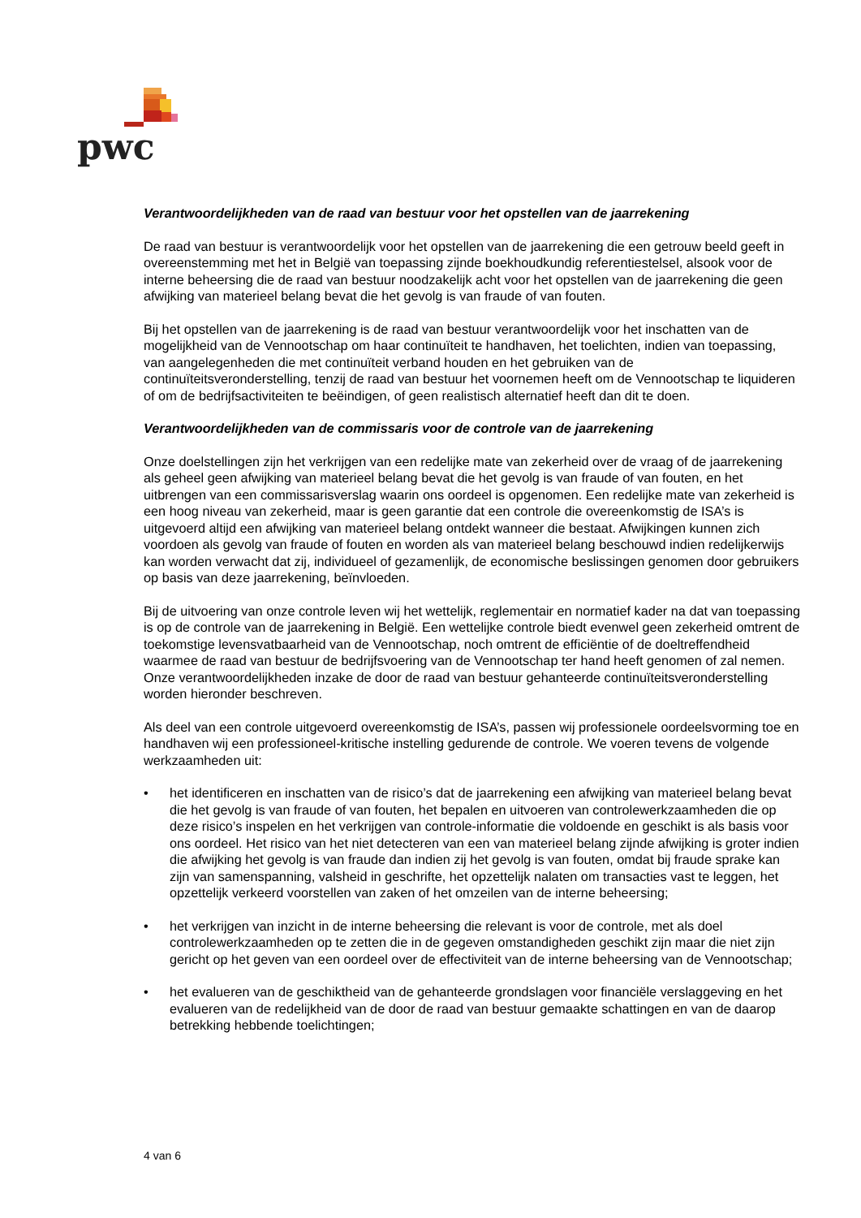pwc
Verantwoordelijkheden van de raad van bestuur voor het opstellen van de jaarrekening
De raad van bestuur is verantwoordelijk voor het opstellen van de jaarrekening die een getrouw beeld geeft in overeenstemming met het in België van toepassing zijnde boekhoudkundig referentiestelsel, alsook voor de interne beheersing die de raad van bestuur noodzakelijk acht voor het opstellen van de jaarrekening die geen afwijking van materieel belang bevat die het gevolg is van fraude of van fouten.
Bij het opstellen van de jaarrekening is de raad van bestuur verantwoordelijk voor het inschatten van de mogelijkheid van de Vennootschap om haar continuïteit te handhaven, het toelichten, indien van toepassing, van aangelegenheden die met continuïteit verband houden en het gebruiken van de continuïteitsveronderstelling, tenzij de raad van bestuur het voornemen heeft om de Vennootschap te liquideren of om de bedrijfsactiviteiten te beëindigen, of geen realistisch alternatief heeft dan dit te doen.
Verantwoordelijkheden van de commissaris voor de controle van de jaarrekening
Onze doelstellingen zijn het verkrijgen van een redelijke mate van zekerheid over de vraag of de jaarrekening als geheel geen afwijking van materieel belang bevat die het gevolg is van fraude of van fouten, en het uitbrengen van een commissarisverslag waarin ons oordeel is opgenomen. Een redelijke mate van zekerheid is een hoog niveau van zekerheid, maar is geen garantie dat een controle die overeenkomstig de ISA’s is uitgevoerd altijd een afwijking van materieel belang ontdekt wanneer die bestaat. Afwijkingen kunnen zich voordoen als gevolg van fraude of fouten en worden als van materieel belang beschouwd indien redelijkerwijs kan worden verwacht dat zij, individueel of gezamenlijk, de economische beslissingen genomen door gebruikers op basis van deze jaarrekening, beïnvloeden.
Bij de uitvoering van onze controle leven wij het wettelijk, reglementair en normatief kader na dat van toepassing is op de controle van de jaarrekening in België. Een wettelijke controle biedt evenwel geen zekerheid omtrent de toekomstige levensvatbaarheid van de Vennootschap, noch omtrent de efficiëntie of de doeltreffendheid waarmee de raad van bestuur de bedrijfsvoering van de Vennootschap ter hand heeft genomen of zal nemen. Onze verantwoordelijkheden inzake de door de raad van bestuur gehanteerde continuïteitsveronderstelling worden hieronder beschreven.
Als deel van een controle uitgevoerd overeenkomstig de ISA’s, passen wij professionele oordeelsvorming toe en handhaven wij een professioneel-kritische instelling gedurende de controle. We voeren tevens de volgende werkzaamheden uit:
• het identificeren en inschatten van de risico’s dat de jaarrekening een afwijking van materieel belang bevat die het gevolg is van fraude of van fouten, het bepalen en uitvoeren van controlewerkzaamheden die op deze risico’s inspelen en het verkrijgen van controle-informatie die voldoende en geschikt is als basis voor ons oordeel. Het risico van het niet detecteren van een van materieel belang zijnde afwijking is groter indien die afwijking het gevolg is van fraude dan indien zij het gevolg is van fouten, omdat bij fraude sprake kan zijn van samenspanning, valsheid in geschrifte, het opzettelijk nalaten om transacties vast te leggen, het opzettelijk verkeerd voorstellen van zaken of het omzeilen van de interne beheersing;
• het verkrijgen van inzicht in de interne beheersing die relevant is voor de controle, met als doel controlewerkzaamheden op te zetten die in de gegeven omstandigheden geschikt zijn maar die niet zijn gericht op het geven van een oordeel over de effectiviteit van de interne beheersing van de Vennootschap;
• het evalueren van de geschiktheid van de gehanteerde grondslagen voor financiële verslaggeving en het evalueren van de redelijkheid van de door de raad van bestuur gemaakte schattingen en van de daarop betrekking hebbende toelichtingen;
4 van 6